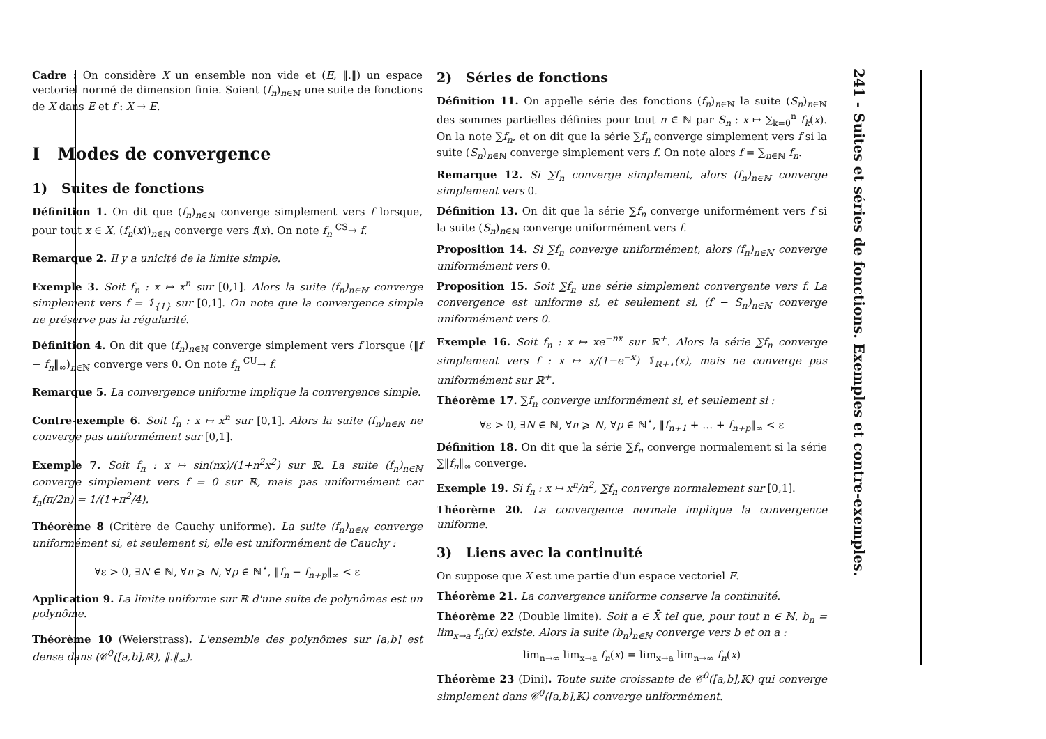Cadre : On considère X un ensemble non vide et (E, ‖.‖) un espace vectoriel normé de dimension finie. Soient (f<sub>n</sub>)<sub>n∈ℕ</sub> une suite de fonctions de X dans E et f : X → E.
I Modes de convergence
1) Suites de fonctions
Définition 1. On dit que (f<sub>n</sub>)<sub>n∈ℕ</sub> converge simplement vers f lorsque, pour tout x ∈ X, (f<sub>n</sub>(x))<sub>n∈ℕ</sub> converge vers f(x). On note f<sub>n</sub> <sup>CS</sup>→ f.
Remarque 2. Il y a unicité de la limite simple.
Exemple 3. Soit f<sub>n</sub> : x ↦ x<sup>n</sup> sur [0,1]. Alors la suite (f<sub>n</sub>)<sub>n∈ℕ</sub> converge simplement vers f = 𝟙<sub>{1}</sub> sur [0,1]. On note que la convergence simple ne préserve pas la régularité.
Définition 4. On dit que (f<sub>n</sub>)<sub>n∈ℕ</sub> converge simplement vers f lorsque (‖f − f<sub>n</sub>‖<sub>∞</sub>)<sub>n∈ℕ</sub> converge vers 0. On note f<sub>n</sub> <sup>CU</sup>→ f.
Remarque 5. La convergence uniforme implique la convergence simple.
Contre-exemple 6. Soit f<sub>n</sub> : x ↦ x<sup>n</sup> sur [0,1]. Alors la suite (f<sub>n</sub>)<sub>n∈ℕ</sub> ne converge pas uniformément sur [0,1].
Exemple 7. Soit f<sub>n</sub> : x ↦ sin(nx)/(1+n<sup>2</sup>x<sup>2</sup>) sur ℝ. La suite (f<sub>n</sub>)<sub>n∈ℕ</sub> converge simplement vers f = 0 sur ℝ, mais pas uniformément car f<sub>n</sub>(π/2n) = 1/(1+π<sup>2</sup>/4).
Théorème 8 (Critère de Cauchy uniforme). La suite (f<sub>n</sub>)<sub>n∈ℕ</sub> converge uniformément si, et seulement si, elle est uniformément de Cauchy :
∀ε > 0, ∃N ∈ ℕ, ∀n ⩾ N, ∀p ∈ ℕ<sup>⋆</sup>, ‖f<sub>n</sub> − f<sub>n+p</sub>‖<sub>∞</sub> < ε
Application 9. La limite uniforme sur ℝ d'une suite de polynômes est un polynôme.
Théorème 10 (Weierstrass). L'ensemble des polynômes sur [a,b] est dense dans (𝒞<sup>0</sup>([a,b],ℝ), ‖.‖<sub>∞</sub>).
2) Séries de fonctions
Définition 11. On appelle série des fonctions (f<sub>n</sub>)<sub>n∈ℕ</sub> la suite (S<sub>n</sub>)<sub>n∈ℕ</sub> des sommes partielles définies pour tout n ∈ ℕ par S<sub>n</sub> : x ↦ ∑<sub>k=0</sub><sup>n</sup> f<sub>k</sub>(x). On la note ∑f<sub>n</sub>, et on dit que la série ∑f<sub>n</sub> converge simplement vers f si la suite (S<sub>n</sub>)<sub>n∈ℕ</sub> converge simplement vers f. On note alors f = ∑<sub>n∈ℕ</sub> f<sub>n</sub>.
Remarque 12. Si ∑f<sub>n</sub> converge simplement, alors (f<sub>n</sub>)<sub>n∈ℕ</sub> converge simplement vers 0.
Définition 13. On dit que la série ∑f<sub>n</sub> converge uniformément vers f si la suite (S<sub>n</sub>)<sub>n∈ℕ</sub> converge uniformément vers f.
Proposition 14. Si ∑f<sub>n</sub> converge uniformément, alors (f<sub>n</sub>)<sub>n∈ℕ</sub> converge uniformément vers 0.
Proposition 15. Soit ∑f<sub>n</sub> une série simplement convergente vers f. La convergence est uniforme si, et seulement si, (f − S<sub>n</sub>)<sub>n∈ℕ</sub> converge uniformément vers 0.
Exemple 16. Soit f<sub>n</sub> : x ↦ xe<sup>−nx</sup> sur ℝ<sup>+</sup>. Alors la série ∑f<sub>n</sub> converge simplement vers f : x ↦ x/(1−e<sup>−x</sup>) 𝟙<sub>ℝ+⋆</sub>(x), mais ne converge pas uniformément sur ℝ<sup>+</sup>.
Théorème 17. ∑f<sub>n</sub> converge uniformément si, et seulement si :
∀ε > 0, ∃N ∈ ℕ, ∀n ⩾ N, ∀p ∈ ℕ<sup>⋆</sup>, ‖f<sub>n+1</sub> + … + f<sub>n+p</sub>‖<sub>∞</sub> < ε
Définition 18. On dit que la série ∑f<sub>n</sub> converge normalement si la série ∑‖f<sub>n</sub>‖<sub>∞</sub> converge.
Exemple 19. Si f<sub>n</sub> : x ↦ x<sup>n</sup>/n<sup>2</sup>, ∑f<sub>n</sub> converge normalement sur [0,1].
Théorème 20. La convergence normale implique la convergence uniforme.
3) Liens avec la continuité
On suppose que X est une partie d'un espace vectoriel F.
Théorème 21. La convergence uniforme conserve la continuité.
Théorème 22 (Double limite). Soit a ∈ X̄ tel que, pour tout n ∈ ℕ, b<sub>n</sub> = lim<sub>x→a</sub> f<sub>n</sub>(x) existe. Alors la suite (b<sub>n</sub>)<sub>n∈ℕ</sub> converge vers b et on a :
lim<sub>n→∞</sub> lim<sub>x→a</sub> f<sub>n</sub>(x) = lim<sub>x→a</sub> lim<sub>n→∞</sub> f<sub>n</sub>(x)
Théorème 23 (Dini). Toute suite croissante de 𝒞<sup>0</sup>([a,b],𝕂) qui converge simplement dans 𝒞<sup>0</sup>([a,b],𝕂) converge uniformément.
241 - Suites et séries de fonctions. Exemples et contre-exemples.